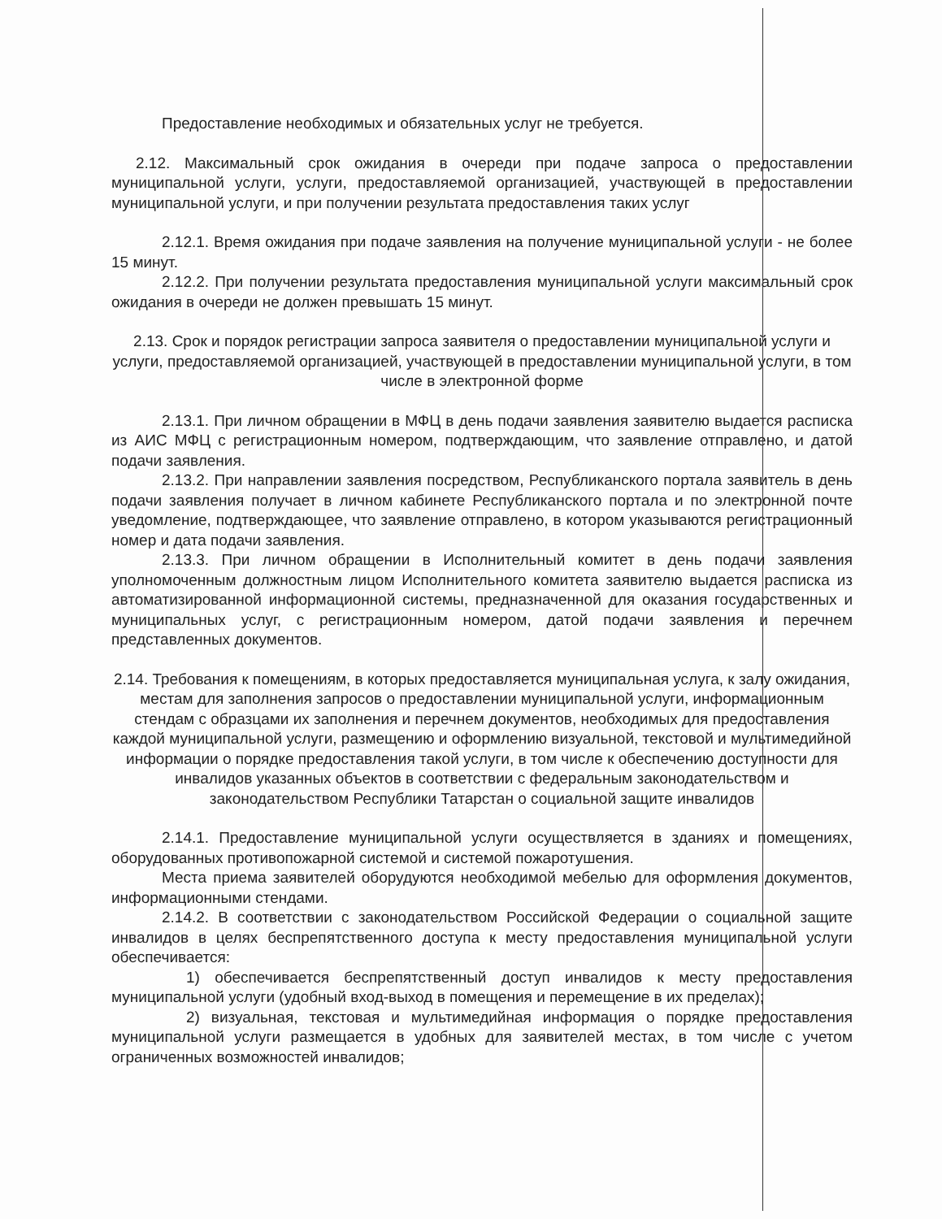Предоставление необходимых и обязательных услуг не требуется.
2.12. Максимальный срок ожидания в очереди при подаче запроса о предоставлении муниципальной услуги, услуги, предоставляемой организацией, участвующей в предоставлении муниципальной услуги, и при получении результата предоставления таких услуг
2.12.1. Время ожидания при подаче заявления на получение муниципальной услуги - не более 15 минут.
2.12.2. При получении результата предоставления муниципальной услуги максимальный срок ожидания в очереди не должен превышать 15 минут.
2.13. Срок и порядок регистрации запроса заявителя о предоставлении муниципальной услуги и услуги, предоставляемой организацией, участвующей в предоставлении муниципальной услуги, в том числе в электронной форме
2.13.1. При личном обращении в МФЦ в день подачи заявления заявителю выдается расписка из АИС МФЦ с регистрационным номером, подтверждающим, что заявление отправлено, и датой подачи заявления.
2.13.2. При направлении заявления посредством, Республиканского портала заявитель в день подачи заявления получает в личном кабинете Республиканского портала и по электронной почте уведомление, подтверждающее, что заявление отправлено, в котором указываются регистрационный номер и дата подачи заявления.
2.13.3. При личном обращении в Исполнительный комитет в день подачи заявления уполномоченным должностным лицом Исполнительного комитета заявителю выдается расписка из автоматизированной информационной системы, предназначенной для оказания государственных и муниципальных услуг, с регистрационным номером, датой подачи заявления и перечнем представленных документов.
2.14. Требования к помещениям, в которых предоставляется муниципальная услуга, к залу ожидания, местам для заполнения запросов о предоставлении муниципальной услуги, информационным стендам с образцами их заполнения и перечнем документов, необходимых для предоставления каждой муниципальной услуги, размещению и оформлению визуальной, текстовой и мультимедийной информации о порядке предоставления такой услуги, в том числе к обеспечению доступности для инвалидов указанных объектов в соответствии с федеральным законодательством и законодательством Республики Татарстан о социальной защите инвалидов
2.14.1. Предоставление муниципальной услуги осуществляется в зданиях и помещениях, оборудованных противопожарной системой и системой пожаротушения.
Места приема заявителей оборудуются необходимой мебелью для оформления документов, информационными стендами.
2.14.2. В соответствии с законодательством Российской Федерации о социальной защите инвалидов в целях беспрепятственного доступа к месту предоставления муниципальной услуги обеспечивается:
1) обеспечивается беспрепятственный доступ инвалидов к месту предоставления муниципальной услуги (удобный вход-выход в помещения и перемещение в их пределах);
2) визуальная, текстовая и мультимедийная информация о порядке предоставления муниципальной услуги размещается в удобных для заявителей местах, в том числе с учетом ограниченных возможностей инвалидов;